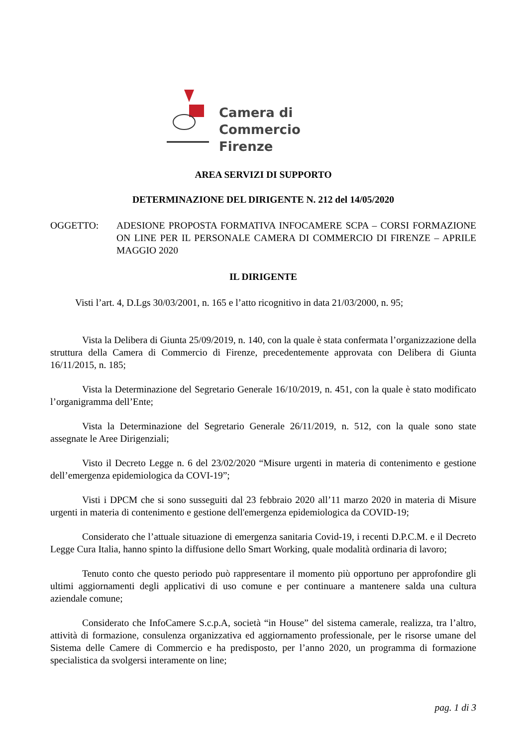Camera di Commercio
Firenze
AREA SERVIZI DI SUPPORTO
DETERMINAZIONE DEL DIRIGENTE N. 212 del 14/05/2020
OGGETTO: ADESIONE PROPOSTA FORMATIVA INFOCAMERE SCPA – CORSI FORMAZIONE ON LINE PER IL PERSONALE CAMERA DI COMMERCIO DI FIRENZE – APRILE MAGGIO 2020
IL DIRIGENTE
Visti l’art. 4, D.Lgs 30/03/2001, n. 165 e l’atto ricognitivo in data 21/03/2000, n. 95;
Vista la Delibera di Giunta 25/09/2019, n. 140, con la quale è stata confermata l’organizzazione della struttura della Camera di Commercio di Firenze, precedentemente approvata con Delibera di Giunta 16/11/2015, n. 185;
Vista la Determinazione del Segretario Generale 16/10/2019, n. 451, con la quale è stato modificato l’organigramma dell’Ente;
Vista la Determinazione del Segretario Generale 26/11/2019, n. 512, con la quale sono state assegnate le Aree Dirigenziali;
Visto il Decreto Legge n. 6 del 23/02/2020 “Misure urgenti in materia di contenimento e gestione dell’emergenza epidemiologica da COVI-19”;
Visti i DPCM che si sono susseguiti dal 23 febbraio 2020 all’11 marzo 2020 in materia di Misure urgenti in materia di contenimento e gestione dell'emergenza epidemiologica da COVID-19;
Considerato che l’attuale situazione di emergenza sanitaria Covid-19, i recenti D.P.C.M. e il Decreto Legge Cura Italia, hanno spinto la diffusione dello Smart Working, quale modalità ordinaria di lavoro;
Tenuto conto che questo periodo può rappresentare il momento più opportuno per approfondire gli ultimi aggiornamenti degli applicativi di uso comune e per continuare a mantenere salda una cultura aziendale comune;
Considerato che InfoCamere S.c.p.A, società “in House” del sistema camerale, realizza, tra l’altro, attività di formazione, consulenza organizzativa ed aggiornamento professionale, per le risorse umane del Sistema delle Camere di Commercio e ha predisposto, per l’anno 2020, un programma di formazione specialistica da svolgersi interamente on line;
pag. 1 di 3